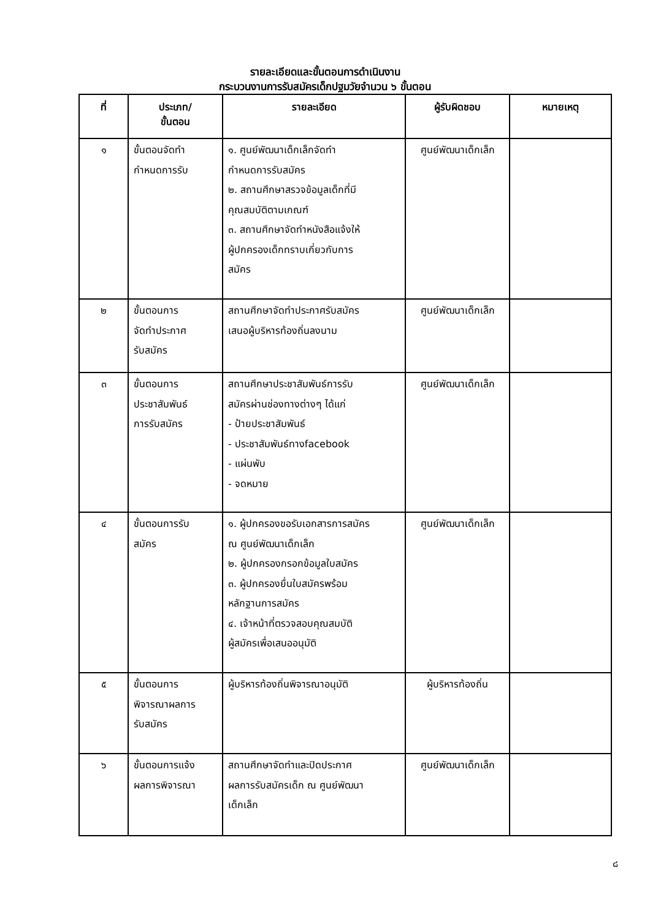รายละเอียดและขั้นตอนการดำเนินงาน
กระบวนงานการรับสมัครเด็กปฐมวัยจำนวน ๖ ขั้นตอน
| ที่ | ประเภท/ ขั้นตอน | รายละเอียด | ผู้รับผิดชอบ | หมายเหตุ |
| --- | --- | --- | --- | --- |
| ๑ | ขั้นตอนจัดทำ กำหนดการรับ | ๑. ศูนย์พัฒนาเด็กเล็กจัดทำ กำหนดการรับสมัคร ๒. สถานศึกษาสรวจข้อมูลเด็กที่มี คุณสมบัติตามเกณฑ์ ๓. สถานศึกษาจัดทำหนังสือแจ้งให้ ผู้ปกครองเด็กทราบเกี่ยวกับการ สมัคร | ศูนย์พัฒนาเด็กเล็ก | |
| ๒ | ขั้นตอนการ จัดทำประกาศ รับสมัคร | สถานศึกษาจัดทำประกาศรับสมัคร เสนอผู้บริหารท้องถิ่นลงนาม | ศูนย์พัฒนาเด็กเล็ก | |
| ๓ | ขั้นตอนการ ประชาสัมพันธ์ การรับสมัคร | สถานศึกษาประชาสัมพันธ์การรับ สมัครผ่านช่องทางต่างๆ ได้แก่ - ป้ายประชาสัมพันธ์ - ประชาสัมพันธ์ทางfacebook - แผ่นพับ - จดหมาย | ศูนย์พัฒนาเด็กเล็ก | |
| ๔ | ขั้นตอนการรับ สมัคร | ๑. ผู้ปกครองขอรับเอกสารการสมัคร ณ ศูนย์พัฒนาเด็กเล็ก ๒. ผู้ปกครองกรอกข้อมูลใบสมัคร ๓. ผู้ปกครองยื่นใบสมัครพร้อม หลักฐานการสมัคร ๔. เจ้าหน้าที่ตรวจสอบคุณสมบัติ ผู้สมัครเพื่อเสนออนุมัติ | ศูนย์พัฒนาเด็กเล็ก | |
| ๕ | ขั้นตอนการ พิจารณาผลการ รับสมัคร | ผู้บริหารท้องถิ่นพิจารณาอนุมัติ | ผู้บริหารท้องถิ่น | |
| ๖ | ขั้นตอนการแจ้ง ผลการพิจารณา | สถานศึกษาจัดทำและปิดประกาศ ผลการรับสมัครเด็ก ณ ศูนย์พัฒนา เด็กเล็ก | ศูนย์พัฒนาเด็กเล็ก | |
๘